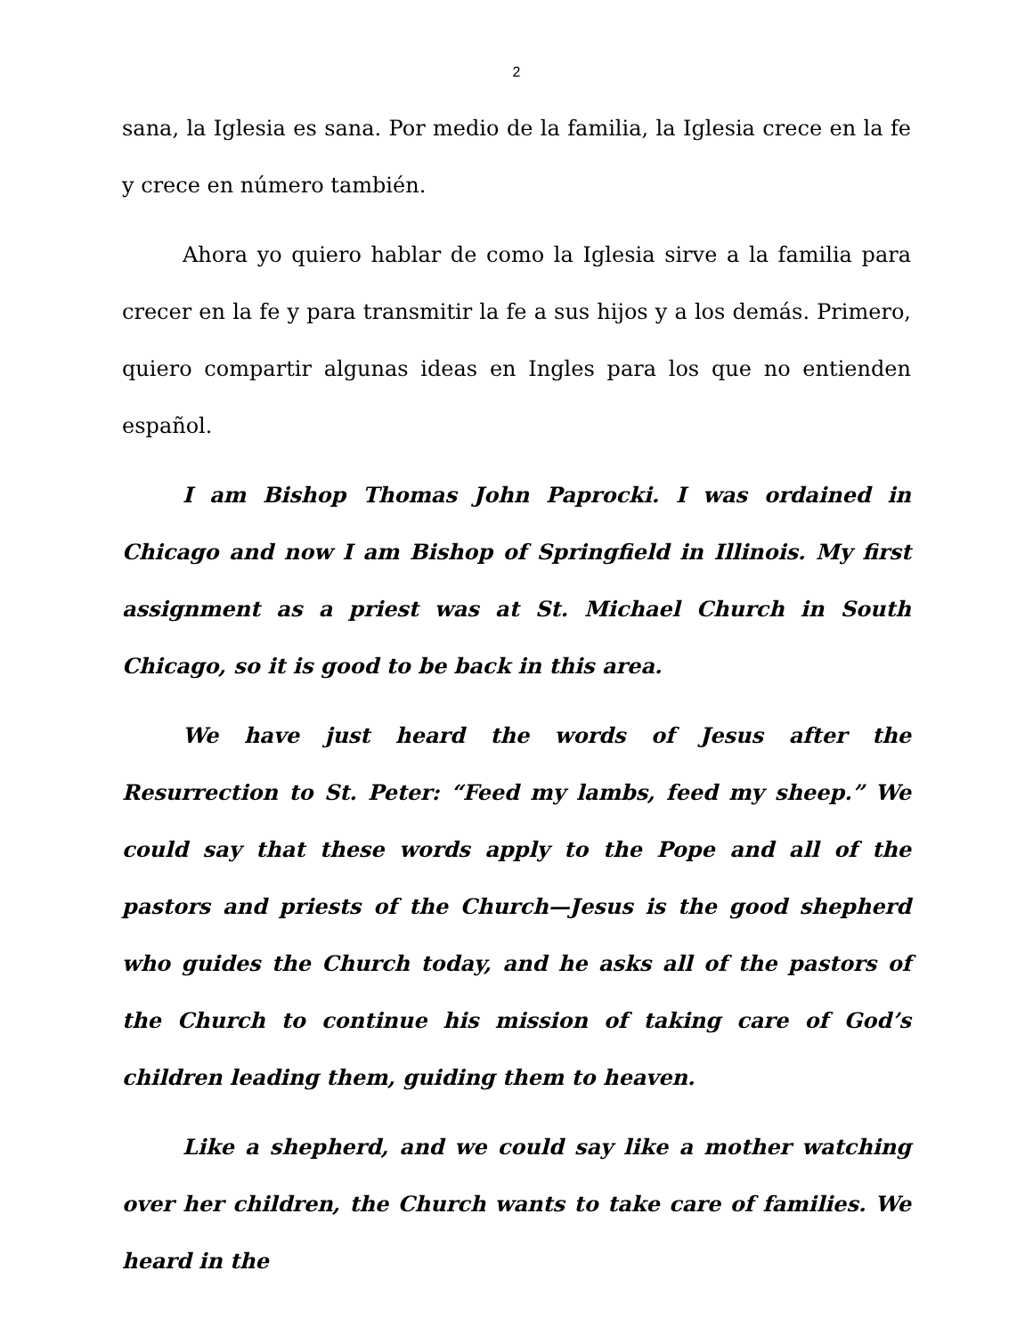2
sana, la Iglesia es sana. Por medio de la familia, la Iglesia crece en la fe y crece en número también.
Ahora yo quiero hablar de como la Iglesia sirve a la familia para crecer en la fe y para transmitir la fe a sus hijos y a los demás. Primero, quiero compartir algunas ideas en Ingles para los que no entienden español.
I am Bishop Thomas John Paprocki. I was ordained in Chicago and now I am Bishop of Springfield in Illinois. My first assignment as a priest was at St. Michael Church in South Chicago, so it is good to be back in this area.
We have just heard the words of Jesus after the Resurrection to St. Peter: “Feed my lambs, feed my sheep.” We could say that these words apply to the Pope and all of the pastors and priests of the Church—Jesus is the good shepherd who guides the Church today, and he asks all of the pastors of the Church to continue his mission of taking care of God’s children leading them, guiding them to heaven.
Like a shepherd, and we could say like a mother watching over her children, the Church wants to take care of families. We heard in the